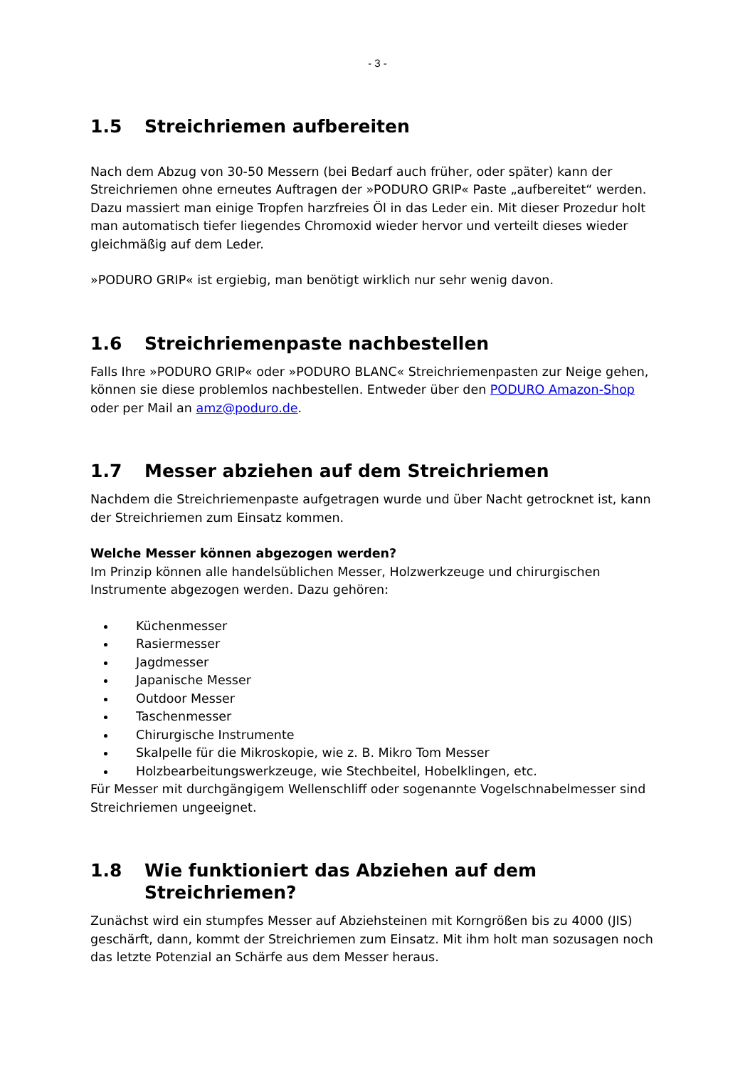- 3 -
1.5 Streichriemen aufbereiten
Nach dem Abzug von 30-50 Messern (bei Bedarf auch früher, oder später) kann der Streichriemen ohne erneutes Auftragen der »PODURO GRIP« Paste „aufbereitet“ werden. Dazu massiert man einige Tropfen harzfreies Öl in das Leder ein. Mit dieser Prozedur holt man automatisch tiefer liegendes Chromoxid wieder hervor und verteilt dieses wieder gleichmäßig auf dem Leder.
»PODURO GRIP« ist ergiebig, man benötigt wirklich nur sehr wenig davon.
1.6 Streichriemenpaste nachbestellen
Falls Ihre »PODURO GRIP« oder »PODURO BLANC« Streichriemenpasten zur Neige gehen, können sie diese problemlos nachbestellen. Entweder über den PODURO Amazon-Shop oder per Mail an amz@poduro.de.
1.7 Messer abziehen auf dem Streichriemen
Nachdem die Streichriemenpaste aufgetragen wurde und über Nacht getrocknet ist, kann der Streichriemen zum Einsatz kommen.
Welche Messer können abgezogen werden?
Im Prinzip können alle handelsüblichen Messer, Holzwerkzeuge und chirurgischen Instrumente abgezogen werden. Dazu gehören:
Küchenmesser
Rasiermesser
Jagdmesser
Japanische Messer
Outdoor Messer
Taschenmesser
Chirurgische Instrumente
Skalpelle für die Mikroskopie, wie z. B. Mikro Tom Messer
Holzbearbeitungswerkzeuge, wie Stechbeitel, Hobelklingen, etc.
Für Messer mit durchgängigem Wellenschliff oder sogenannte Vogelschnabelmesser sind Streichriemen ungeeignet.
1.8 Wie funktioniert das Abziehen auf dem Streichriemen?
Zunächst wird ein stumpfes Messer auf Abziehsteinen mit Korngrößen bis zu 4000 (JIS) geschärft, dann, kommt der Streichriemen zum Einsatz. Mit ihm holt man sozusagen noch das letzte Potenzial an Schärfe aus dem Messer heraus.